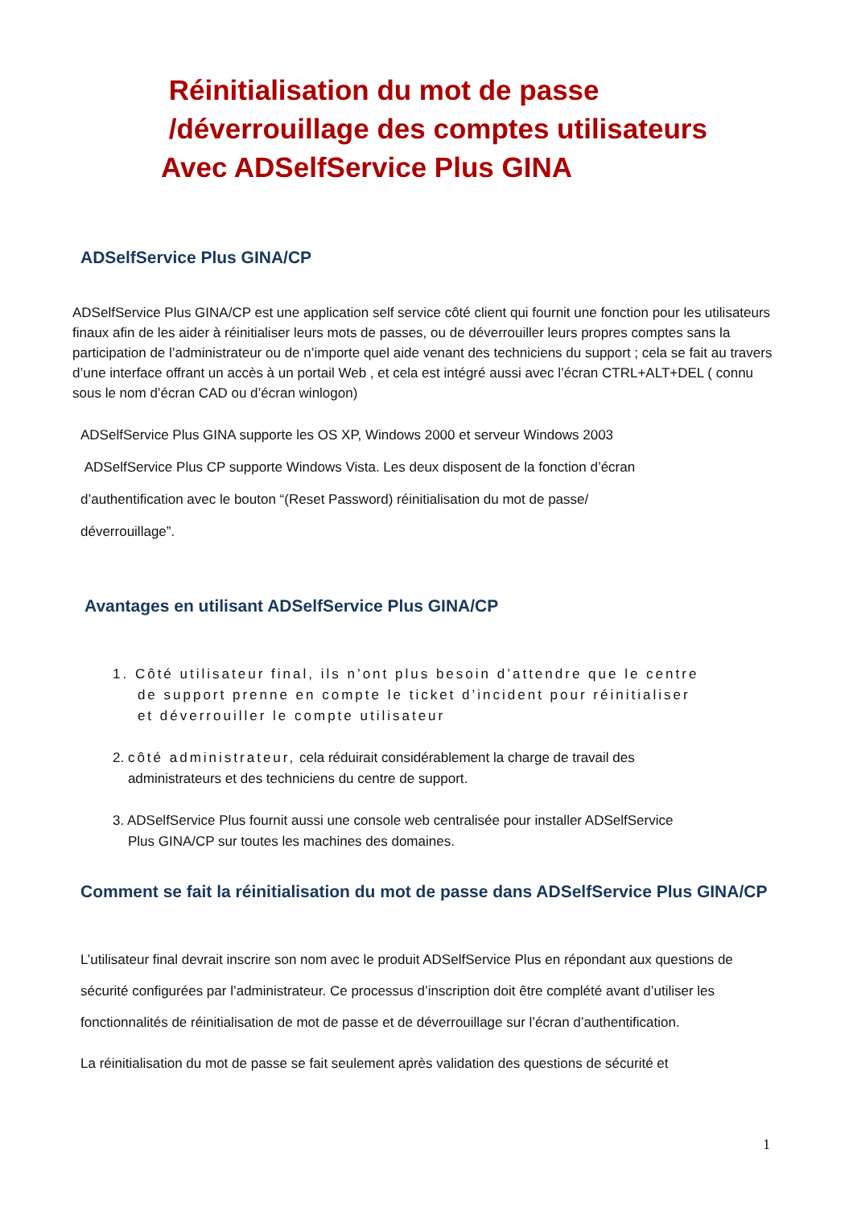Réinitialisation du mot de passe
/déverrouillage des comptes utilisateurs
Avec ADSelfService Plus GINA
ADSelfService Plus GINA/CP
ADSelfService Plus GINA/CP est une application self service côté client qui fournit une fonction pour les utilisateurs finaux afin de les aider à réinitialiser leurs mots de passes, ou de déverrouiller leurs propres comptes sans la participation de l’administrateur ou de n’importe quel aide venant des techniciens du support ; cela se fait au travers d’une interface offrant un accès à un portail Web , et cela est intégré aussi avec l’écran CTRL+ALT+DEL ( connu sous le nom d’écran CAD ou d’écran winlogon)
ADSelfService Plus GINA supporte les OS XP, Windows 2000 et serveur Windows 2003
ADSelfService Plus CP supporte Windows Vista. Les deux disposent de la fonction d’écran
d’authentification avec le bouton “(Reset Password) réinitialisation du mot de passe/
déverrouillage”.
Avantages en utilisant ADSelfService Plus GINA/CP
1. Côté utilisateur final, ils n’ont plus besoin d’attendre que le centre
de support prenne en compte le ticket d’incident pour réinitialiser
et déverrouiller le compte utilisateur
2. côté administrateur, cela réduirait considérablement la charge de travail des
administrateurs et des techniciens du centre de support.
3. ADSelfService Plus fournit aussi une console web centralisée pour installer ADSelfService
Plus GINA/CP sur toutes les machines des domaines.
Comment se fait la réinitialisation du mot de passe dans ADSelfService Plus GINA/CP
L’utilisateur final devrait inscrire son nom avec le produit ADSelfService Plus en répondant aux questions de sécurité configurées par l’administrateur. Ce processus d’inscription doit être complété avant d’utiliser les fonctionnalités de réinitialisation de mot de passe et de déverrouillage sur l’écran d’authentification.
La réinitialisation du mot de passe se fait seulement après validation des questions de sécurité et
1